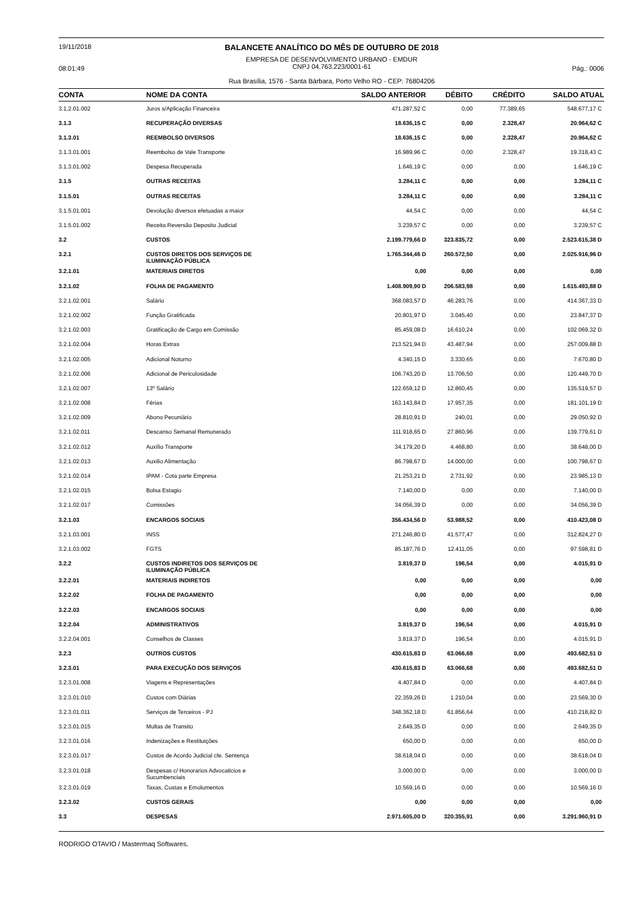19/11/2018
08:01:49
BALANCETE ANALÍTICO DO MÊS DE OUTUBRO DE 2018
EMPRESA DE DESENVOLVIMENTO URBANO - EMDUR
CNPJ 04.763.223/0001-61
Rua Brasília, 1576 - Santa Bárbara, Porto Velho RO - CEP: 76804206
Pág.: 0006
| CONTA | NOME DA CONTA | SALDO ANTERIOR | DÉBITO | CRÉDITO | SALDO ATUAL |
| --- | --- | --- | --- | --- | --- |
| 3.1.2.01.002 | Juros s/Aplicação Financeira | 471.287,52 C | 0,00 | 77.389,65 | 548.677,17 C |
| 3.1.3 | RECUPERAÇÃO DIVERSAS | 18.636,15 C | 0,00 | 2.328,47 | 20.964,62 C |
| 3.1.3.01 | REEMBOLSO DIVERSOS | 18.636,15 C | 0,00 | 2.328,47 | 20.964,62 C |
| 3.1.3.01.001 | Reembolso de Vale Transporte | 16.989,96 C | 0,00 | 2.328,47 | 19.318,43 C |
| 3.1.3.01.002 | Despesa Recuperada | 1.646,19 C | 0,00 | 0,00 | 1.646,19 C |
| 3.1.5 | OUTRAS RECEITAS | 3.284,11 C | 0,00 | 0,00 | 3.284,11 C |
| 3.1.5.01 | OUTRAS RECEITAS | 3.284,11 C | 0,00 | 0,00 | 3.284,11 C |
| 3.1.5.01.001 | Devolução diversos efetuadas a maior | 44,54 C | 0,00 | 0,00 | 44,54 C |
| 3.1.5.01.002 | Receita Reversão Deposito Judicial | 3.239,57 C | 0,00 | 0,00 | 3.239,57 C |
| 3.2 | CUSTOS | 2.199.779,66 D | 323.835,72 | 0,00 | 2.523.615,38 D |
| 3.2.1 | CUSTOS DIRETOS DOS SERVIÇOS DE ILUMINAÇÃO PÚBLICA | 1.765.344,46 D | 260.572,50 | 0,00 | 2.025.916,96 D |
| 3.2.1.01 | MATERIAIS DIRETOS | 0,00 | 0,00 | 0,00 | 0,00 |
| 3.2.1.02 | FOLHA DE PAGAMENTO | 1.408.909,90 D | 206.583,98 | 0,00 | 1.615.493,88 D |
| 3.2.1.02.001 | Salário | 368.083,57 D | 46.283,76 | 0,00 | 414.367,33 D |
| 3.2.1.02.002 | Função Gratificada | 20.801,97 D | 3.045,40 | 0,00 | 23.847,37 D |
| 3.2.1.02.003 | Gratificação de Cargo em Comissão | 85.459,08 D | 16.610,24 | 0,00 | 102.069,32 D |
| 3.2.1.02.004 | Horas Extras | 213.521,94 D | 43.487,94 | 0,00 | 257.009,88 D |
| 3.2.1.02.005 | Adicional Noturno | 4.340,15 D | 3.330,65 | 0,00 | 7.670,80 D |
| 3.2.1.02.006 | Adicional de Periculosidade | 106.743,20 D | 13.706,50 | 0,00 | 120.449,70 D |
| 3.2.1.02.007 | 13º Salário | 122.659,12 D | 12.860,45 | 0,00 | 135.519,57 D |
| 3.2.1.02.008 | Férias | 163.143,84 D | 17.957,35 | 0,00 | 181.101,19 D |
| 3.2.1.02.009 | Abono Pecuniário | 28.810,91 D | 240,01 | 0,00 | 29.050,92 D |
| 3.2.1.02.011 | Descanso Semanal Remunerado | 111.918,65 D | 27.860,96 | 0,00 | 139.779,61 D |
| 3.2.1.02.012 | Auxílio Transporte | 34.179,20 D | 4.468,80 | 0,00 | 38.648,00 D |
| 3.2.1.02.013 | Auxilio Alimentação | 86.798,67 D | 14.000,00 | 0,00 | 100.798,67 D |
| 3.2.1.02.014 | IPAM - Cota parte Empresa | 21.253,21 D | 2.731,92 | 0,00 | 23.985,13 D |
| 3.2.1.02.015 | Bolsa Estagio | 7.140,00 D | 0,00 | 0,00 | 7.140,00 D |
| 3.2.1.02.017 | Comissões | 34.056,39 D | 0,00 | 0,00 | 34.056,39 D |
| 3.2.1.03 | ENCARGOS SOCIAIS | 356.434,56 D | 53.988,52 | 0,00 | 410.423,08 D |
| 3.2.1.03.001 | INSS | 271.246,80 D | 41.577,47 | 0,00 | 312.824,27 D |
| 3.2.1.03.002 | FGTS | 85.187,76 D | 12.411,05 | 0,00 | 97.598,81 D |
| 3.2.2 | CUSTOS INDIRETOS DOS SERVIÇOS DE ILUMINAÇÃO PÚBLICA | 3.819,37 D | 196,54 | 0,00 | 4.015,91 D |
| 3.2.2.01 | MATERIAIS INDIRETOS | 0,00 | 0,00 | 0,00 | 0,00 |
| 3.2.2.02 | FOLHA DE PAGAMENTO | 0,00 | 0,00 | 0,00 | 0,00 |
| 3.2.2.03 | ENCARGOS SOCIAIS | 0,00 | 0,00 | 0,00 | 0,00 |
| 3.2.2.04 | ADMINISTRATIVOS | 3.819,37 D | 196,54 | 0,00 | 4.015,91 D |
| 3.2.2.04.001 | Conselhos de Classes | 3.819,37 D | 196,54 | 0,00 | 4.015,91 D |
| 3.2.3 | OUTROS CUSTOS | 430.615,83 D | 63.066,68 | 0,00 | 493.682,51 D |
| 3.2.3.01 | PARA EXECUÇÃO DOS SERVIÇOS | 430.615,83 D | 63.066,68 | 0,00 | 493.682,51 D |
| 3.2.3.01.008 | Viagens e Representações | 4.407,84 D | 0,00 | 0,00 | 4.407,84 D |
| 3.2.3.01.010 | Custos com Diárias | 22.359,26 D | 1.210,04 | 0,00 | 23.569,30 D |
| 3.2.3.01.011 | Serviços de Terceiros - PJ | 348.362,18 D | 61.856,64 | 0,00 | 410.218,82 D |
| 3.2.3.01.015 | Multas de Transito | 2.649,35 D | 0,00 | 0,00 | 2.649,35 D |
| 3.2.3.01.016 | Indenizações e Restituições | 650,00 D | 0,00 | 0,00 | 650,00 D |
| 3.2.3.01.017 | Custos de Acordo Judicial cfe. Sentença | 38.618,04 D | 0,00 | 0,00 | 38.618,04 D |
| 3.2.3.01.018 | Despesas c/ Honorarios Advocaticios e Sucumbenciais | 3.000,00 D | 0,00 | 0,00 | 3.000,00 D |
| 3.2.3.01.019 | Taxas, Custas e Emolumentos | 10.569,16 D | 0,00 | 0,00 | 10.569,16 D |
| 3.2.3.02 | CUSTOS GERAIS | 0,00 | 0,00 | 0,00 | 0,00 |
| 3.3 | DESPESAS | 2.971.605,00 D | 320.355,91 | 0,00 | 3.291.960,91 D |
RODRIGO OTAVIO / Mastermaq Softwares.